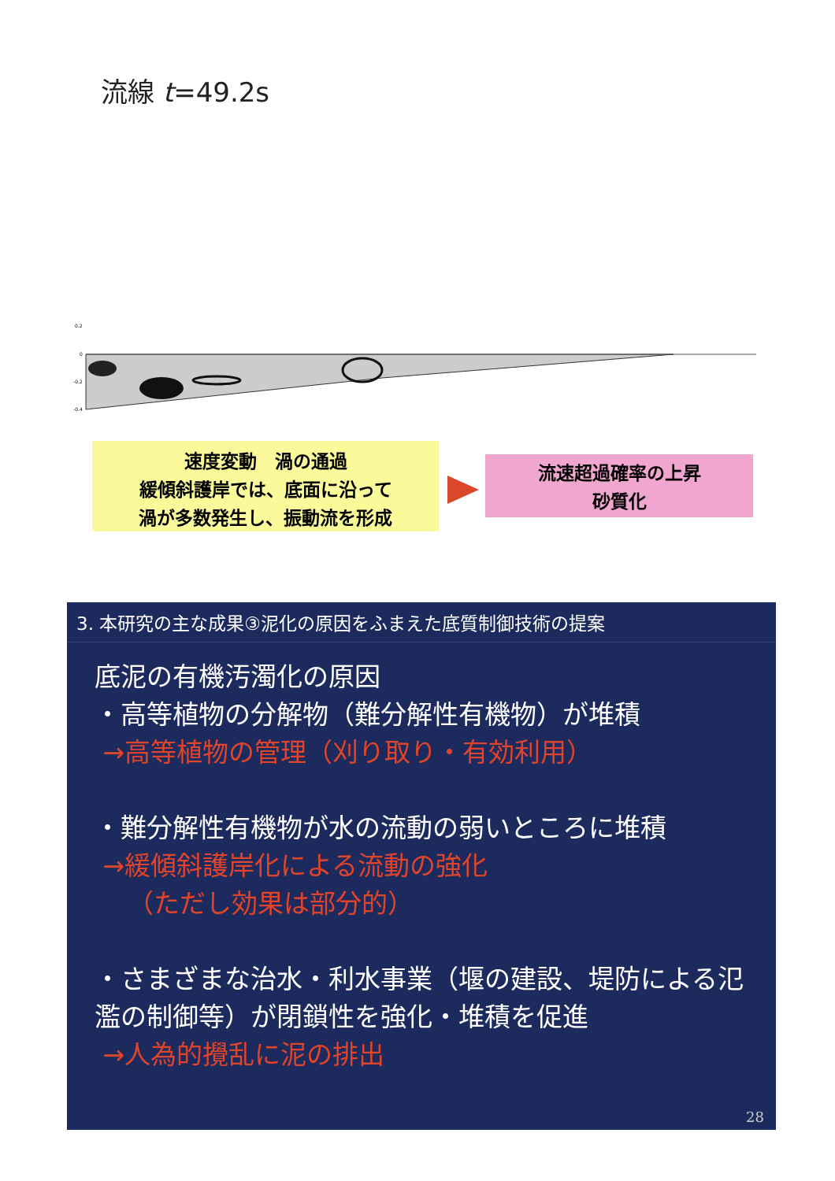流線 t=49.2s
0.2
0
-0.2
-0.4
速度変動　渦の通過
緩傾斜護岸では、底面に沿って
渦が多数発生し、振動流を形成
流速超過確率の上昇
砂質化
3. 本研究の主な成果③泥化の原因をふまえた底質制御技術の提案
底泥の有機汚濁化の原因
・高等植物の分解物（難分解性有機物）が堆積
→高等植物の管理（刈り取り・有効利用）
・難分解性有機物が水の流動の弱いところに堆積
→緩傾斜護岸化による流動の強化
（ただし効果は部分的）
・さまざまな治水・利水事業（堰の建設、堤防による氾濫の制御等）が閉鎖性を強化・堆積を促進
→人為的攪乱に泥の排出
28